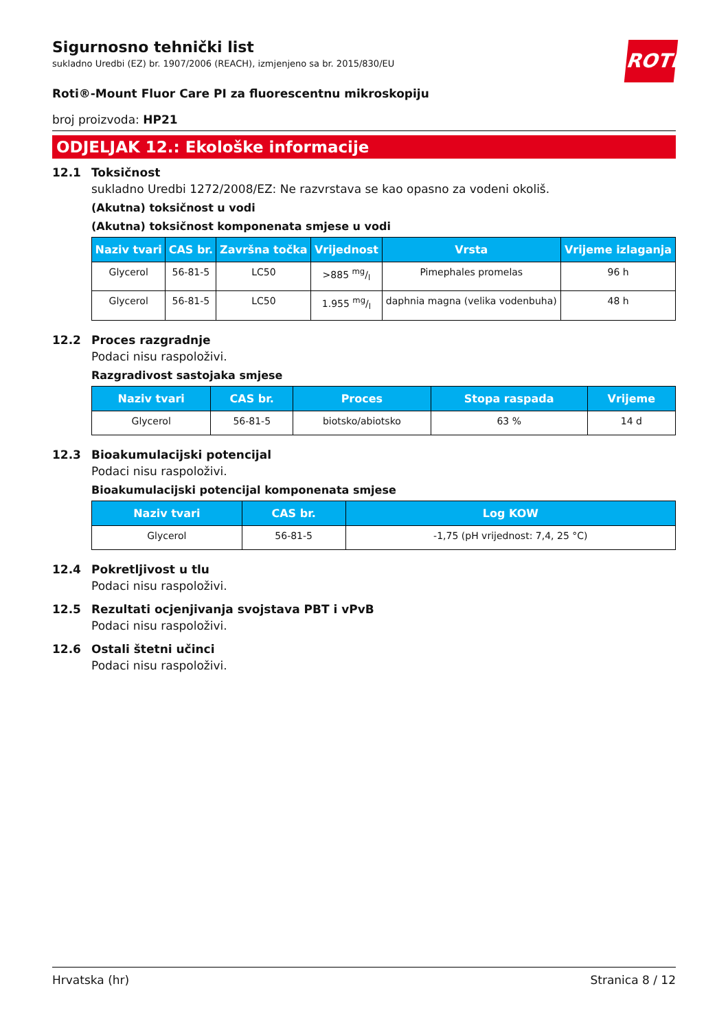ROTH
Sigurnosno tehnički list
sukladno Uredbi (EZ) br. 1907/2006 (REACH), izmjenjeno sa br. 2015/830/EU
Roti®-Mount Fluor Care PI za fluorescentnu mikroskopiju
broj proizvoda: HP21
ODJELJAK 12.: Ekološke informacije
12.1 Toksičnost
sukladno Uredbi 1272/2008/EZ: Ne razvrstava se kao opasno za vodeni okoliš.
(Akutna) toksičnost u vodi
(Akutna) toksičnost komponenata smjese u vodi
| Naziv tvari | CAS br. | Završna točka | Vrijednost | Vrsta | Vrijeme izlaganja |
| --- | --- | --- | --- | --- | --- |
| Glycerol | 56-81-5 | LC50 | >885 mg/l | Pimephales promelas | 96 h |
| Glycerol | 56-81-5 | LC50 | 1.955 mg/l | daphnia magna (velika vodenbuha) | 48 h |
12.2 Proces razgradnje
Podaci nisu raspoloživi.
Razgradivost sastojaka smjese
| Naziv tvari | CAS br. | Proces | Stopa raspada | Vrijeme |
| --- | --- | --- | --- | --- |
| Glycerol | 56-81-5 | biotsko/abiotsko | 63 % | 14 d |
12.3 Bioakumulacijski potencijal
Podaci nisu raspoloživi.
Bioakumulacijski potencijal komponenata smjese
| Naziv tvari | CAS br. | Log KOW |
| --- | --- | --- |
| Glycerol | 56-81-5 | -1,75 (pH vrijednost: 7,4, 25 °C) |
12.4 Pokretljivost u tlu
Podaci nisu raspoloživi.
12.5 Rezultati ocjenjivanja svojstava PBT i vPvB
Podaci nisu raspoloživi.
12.6 Ostali štetni učinci
Podaci nisu raspoloživi.
Hrvatska (hr) Stranica 8 / 12